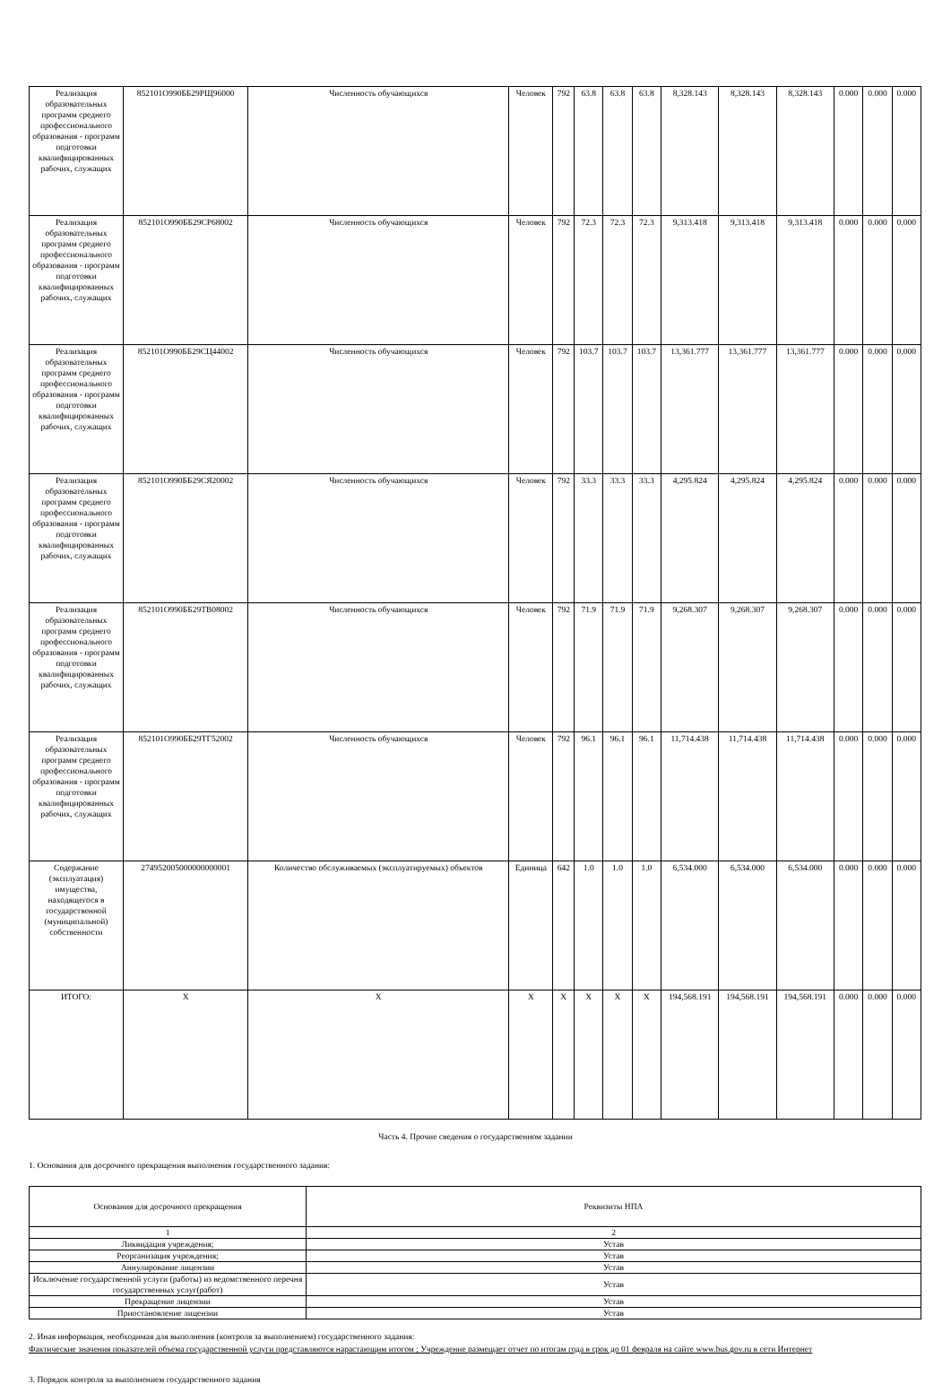| Реализация образовательных программ среднего профессионального образования - программ подготовки квалифицированных рабочих, служащих | 852101О990ББ29РЩ96000 | Численность обучающихся | Человек | 792 | 63.8 | 63.8 | 63.8 | 8,328.143 | 8,328.143 | 8,328.143 | 0.000 | 0.000 | 0.000 |
| Реализация образовательных программ среднего профессионального образования - программ подготовки квалифицированных рабочих, служащих | 852101О990ББ29СР68002 | Численность обучающихся | Человек | 792 | 72.3 | 72.3 | 72.3 | 9,313.418 | 9,313.418 | 9,313.418 | 0.000 | 0.000 | 0.000 |
| Реализация образовательных программ среднего профессионального образования - программ подготовки квалифицированных рабочих, служащих | 852101О990ББ29СЦ44002 | Численность обучающихся | Человек | 792 | 103.7 | 103.7 | 103.7 | 13,361.777 | 13,361.777 | 13,361.777 | 0.000 | 0.000 | 0.000 |
| Реализация образовательных программ среднего профессионального образования - программ подготовки квалифицированных рабочих, служащих | 852101О990ББ29СЯ20002 | Численность обучающихся | Человек | 792 | 33.3 | 33.3 | 33.3 | 4,295.824 | 4,295.824 | 4,295.824 | 0.000 | 0.000 | 0.000 |
| Реализация образовательных программ среднего профессионального образования - программ подготовки квалифицированных рабочих, служащих | 852101О990ББ29ТВ08002 | Численность обучающихся | Человек | 792 | 71.9 | 71.9 | 71.9 | 9,268.307 | 9,268.307 | 9,268.307 | 0.000 | 0.000 | 0.000 |
| Реализация образовательных программ среднего профессионального образования - программ подготовки квалифицированных рабочих, служащих | 852101О990ББ29ТГ52002 | Численность обучающихся | Человек | 792 | 96.1 | 96.1 | 96.1 | 11,714.438 | 11,714.438 | 11,714.438 | 0.000 | 0.000 | 0.000 |
| Содержание (эксплуатация) имущества, находящегося в государственной (муниципальной) собственности | 274952005000000000001 | Количество обслуживаемых (эксплуатируемых) объектов | Единица | 642 | 1.0 | 1.0 | 1.0 | 6,534.000 | 6,534.000 | 6,534.000 | 0.000 | 0.000 | 0.000 |
| ИТОГО: | X | X | X | X | X | X | X | 194,568.191 | 194,568.191 | 194,568.191 | 0.000 | 0.000 | 0.000 |
Часть 4. Прочие сведения о государственном задании
1. Основания для досрочного прекращения выполнения государственного задания:
| Основания для досрочного прекращения | Реквизиты НПА |
| 1 | 2 |
| Ликвидация учреждения; | Устав |
| Реорганизация учреждения; | Устав |
| Аннулирование лицензии | Устав |
| Исключение государственной услуги (работы) из ведомственного перечня государственных услуг(работ) | Устав |
| Прекращение лицензии | Устав |
| Приостановление лицензии | Устав |
2. Иная информация, необходимая для выполнения (контроля за выполнением) государственного задания:
Фактические значения показателей объема государственной услуги представляются нарастающим итогом ; Учреждение размещает отчет по итогам года в срок до 01 февраля на сайте www.bus.gov.ru в сети Интернет
3. Порядок контроля за выполнением государственного задания